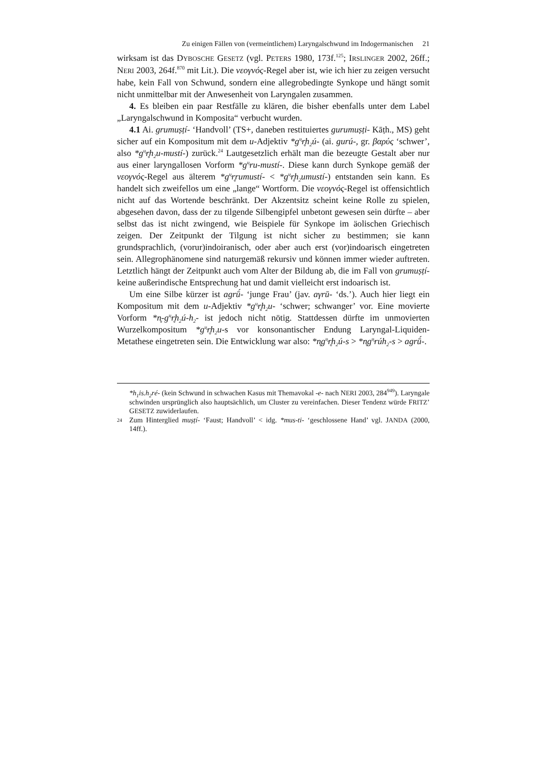Zu einigen Fällen von (vermeintlichem) Laryngalschwund im Indogermanischen 21
wirksam ist das DYBOSCHE GESETZ (vgl. PETERS 1980, 173f.<sup>125</sup>; IRSLINGER 2002, 26ff.; NERI 2003, 264f.<sup>870</sup> mit Lit.). Die νεογνός-Regel aber ist, wie ich hier zu zeigen versucht habe, kein Fall von Schwund, sondern eine allegrobedingte Synkope und hängt somit nicht unmittelbar mit der Anwesenheit von Laryngalen zusammen.
4. Es bleiben ein paar Restfälle zu klären, die bisher ebenfalls unter dem Label „Laryngalschwund in Komposita“ verbucht wurden.
4.1 Ai. grumuṣṭí- ‘Handvoll’ (TS+, daneben restituiertes gurumuṣṭi- Kāṭh., MS) geht sicher auf ein Kompositum mit dem u-Adjektiv *g<sup>u̯</sup>r̥h<sub>2</sub>ú- (ai. gurú-, gr. βαρύς ‘schwer’, also *g<sup>u̯</sup>r̥h<sub>2</sub>u-mustí-) zurück.<sup>24</sup> Lautgesetzlich erhält man die bezeugte Gestalt aber nur aus einer laryngallosen Vorform *g<sup>u̯</sup>ru-mustí-. Diese kann durch Synkope gemäß der νεογνός-Regel aus älterem *g<sup>u̯</sup>r̥rumustí- < *g<sup>u̯</sup>r̥h<sub>2</sub>umustí-) entstanden sein kann. Es handelt sich zweifellos um eine „lange“ Wortform. Die νεογνός-Regel ist offensichtlich nicht auf das Wortende beschränkt. Der Akzentsitz scheint keine Rolle zu spielen, abgesehen davon, dass der zu tilgende Silbengipfel unbetont gewesen sein dürfte – aber selbst das ist nicht zwingend, wie Beispiele für Synkope im äolischen Griechisch zeigen. Der Zeitpunkt der Tilgung ist nicht sicher zu bestimmen; sie kann grundsprachlich, (vorur)indoiranisch, oder aber auch erst (vor)indoarisch eingetreten sein. Allegrophänomene sind naturgemäß rekursiv und können immer wieder auftreten. Letztlich hängt der Zeitpunkt auch vom Alter der Bildung ab, die im Fall von grumuṣṭí- keine außerindische Entsprechung hat und damit vielleicht erst indoarisch ist.
Um eine Silbe kürzer ist agrū́- ‘junge Frau’ (jav. aγrū- ‘ds.’). Auch hier liegt ein Kompositum mit dem u-Adjektiv *g<sup>u̯</sup>r̥h<sub>2</sub>u- ‘schwer; schwanger’ vor. Eine movierte Vorform *n̥-g<sup>u̯</sup>r̥h<sub>2</sub>ú-h<sub>2</sub>- ist jedoch nicht nötig. Stattdessen dürfte im unmovierten Wurzelkompositum *g<sup>u̯</sup>r̥h<sub>2</sub>u-s vor konsonantischer Endung Laryngal-Liquiden-Metathese eingetreten sein. Die Entwicklung war also: *n̥g<sup>u̯</sup>r̥h<sub>2</sub>ú-s > *n̥g<sup>u̯</sup>rúh<sub>2</sub>-s > agrū́-.
*h<sub>1</sub>is.h<sub>2</sub>ré- (kein Schwund in schwachen Kasus mit Themavokal -e- nach NERI 2003, 284<sup>949</sup>). Laryngale schwinden ursprünglich also hauptsächlich, um Cluster zu vereinfachen. Dieser Tendenz würde FRITZ’ GESETZ zuwiderlaufen.
24
Zum Hinterglied muṣṭí- ‘Faust; Handvoll’ < idg. *mus-ti- ‘geschlossene Hand’ vgl. JANDA (2000, 14ff.).